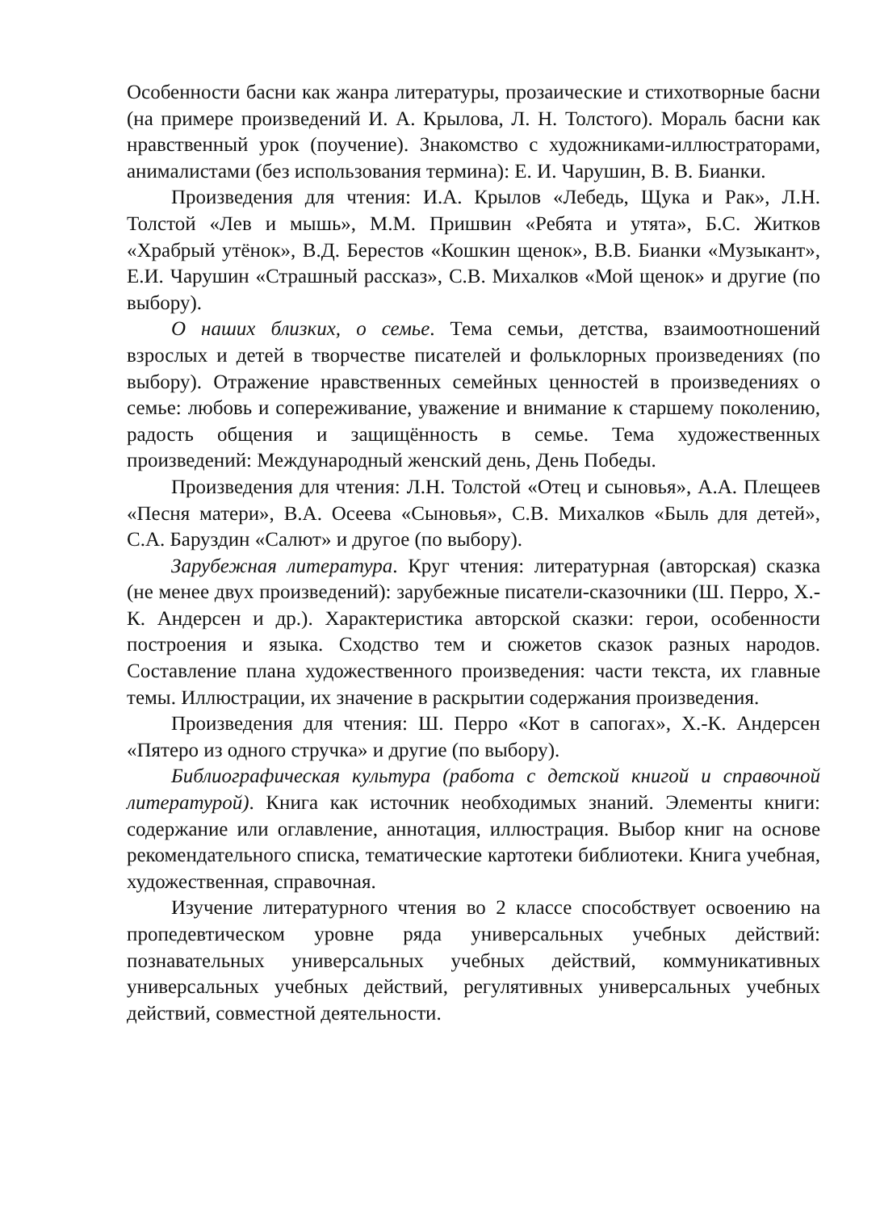Особенности басни как жанра литературы, прозаические и стихотворные басни (на примере произведений И. А. Крылова, Л. Н. Толстого). Мораль басни как нравственный урок (поучение). Знакомство с художниками-иллюстраторами, анималистами (без использования термина): Е. И. Чарушин, В. В. Бианки.
Произведения для чтения: И.А. Крылов «Лебедь, Щука и Рак», Л.Н. Толстой «Лев и мышь», М.М. Пришвин «Ребята и утята», Б.С. Житков «Храбрый утёнок», В.Д. Берестов «Кошкин щенок», В.В. Бианки «Музыкант», Е.И. Чарушин «Страшный рассказ», С.В. Михалков «Мой щенок» и другие (по выбору).
О наших близких, о семье. Тема семьи, детства, взаимоотношений взрослых и детей в творчестве писателей и фольклорных произведениях (по выбору). Отражение нравственных семейных ценностей в произведениях о семье: любовь и сопереживание, уважение и внимание к старшему поколению, радость общения и защищённость в семье. Тема художественных произведений: Международный женский день, День Победы.
Произведения для чтения: Л.Н. Толстой «Отец и сыновья», А.А. Плещеев «Песня матери», В.А. Осеева «Сыновья», С.В. Михалков «Быль для детей», С.А. Баруздин «Салют» и другое (по выбору).
Зарубежная литература. Круг чтения: литературная (авторская) сказка (не менее двух произведений): зарубежные писатели-сказочники (Ш. Перро, Х.-К. Андерсен и др.). Характеристика авторской сказки: герои, особенности построения и языка. Сходство тем и сюжетов сказок разных народов. Составление плана художественного произведения: части текста, их главные темы. Иллюстрации, их значение в раскрытии содержания произведения.
Произведения для чтения: Ш. Перро «Кот в сапогах», Х.-К. Андерсен «Пятеро из одного стручка» и другие (по выбору).
Библиографическая культура (работа с детской книгой и справочной литературой). Книга как источник необходимых знаний. Элементы книги: содержание или оглавление, аннотация, иллюстрация. Выбор книг на основе рекомендательного списка, тематические картотеки библиотеки. Книга учебная, художественная, справочная.
Изучение литературного чтения во 2 классе способствует освоению на пропедевтическом уровне ряда универсальных учебных действий: познавательных универсальных учебных действий, коммуникативных универсальных учебных действий, регулятивных универсальных учебных действий, совместной деятельности.